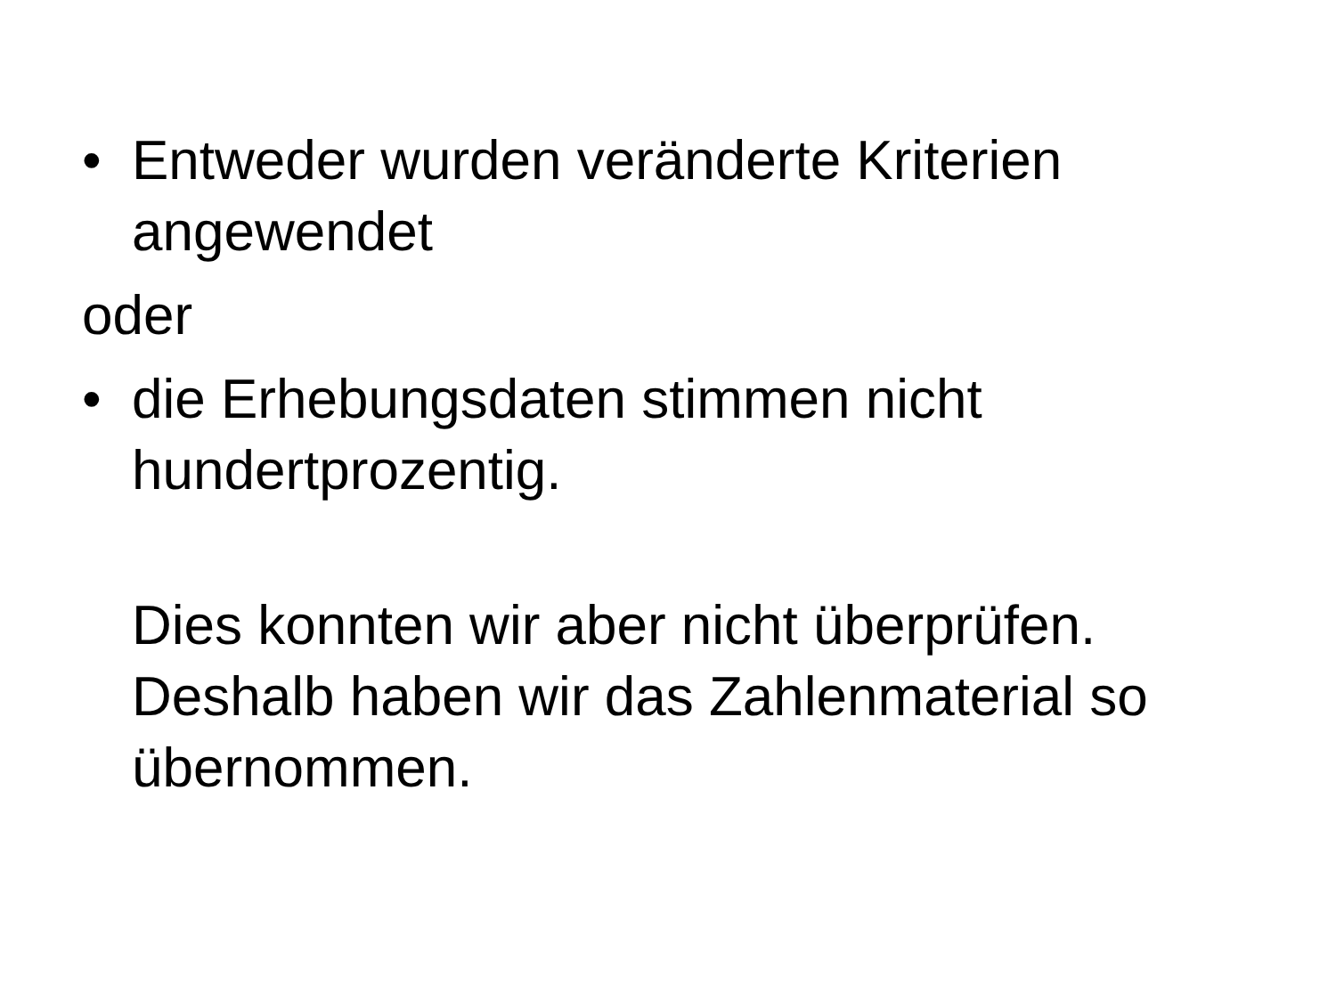• Entweder wurden veränderte Kriterien angewendet
oder
• die Erhebungsdaten stimmen nicht hundertprozentig.
Dies konnten wir aber nicht überprüfen. Deshalb haben wir das Zahlenmaterial so übernommen.